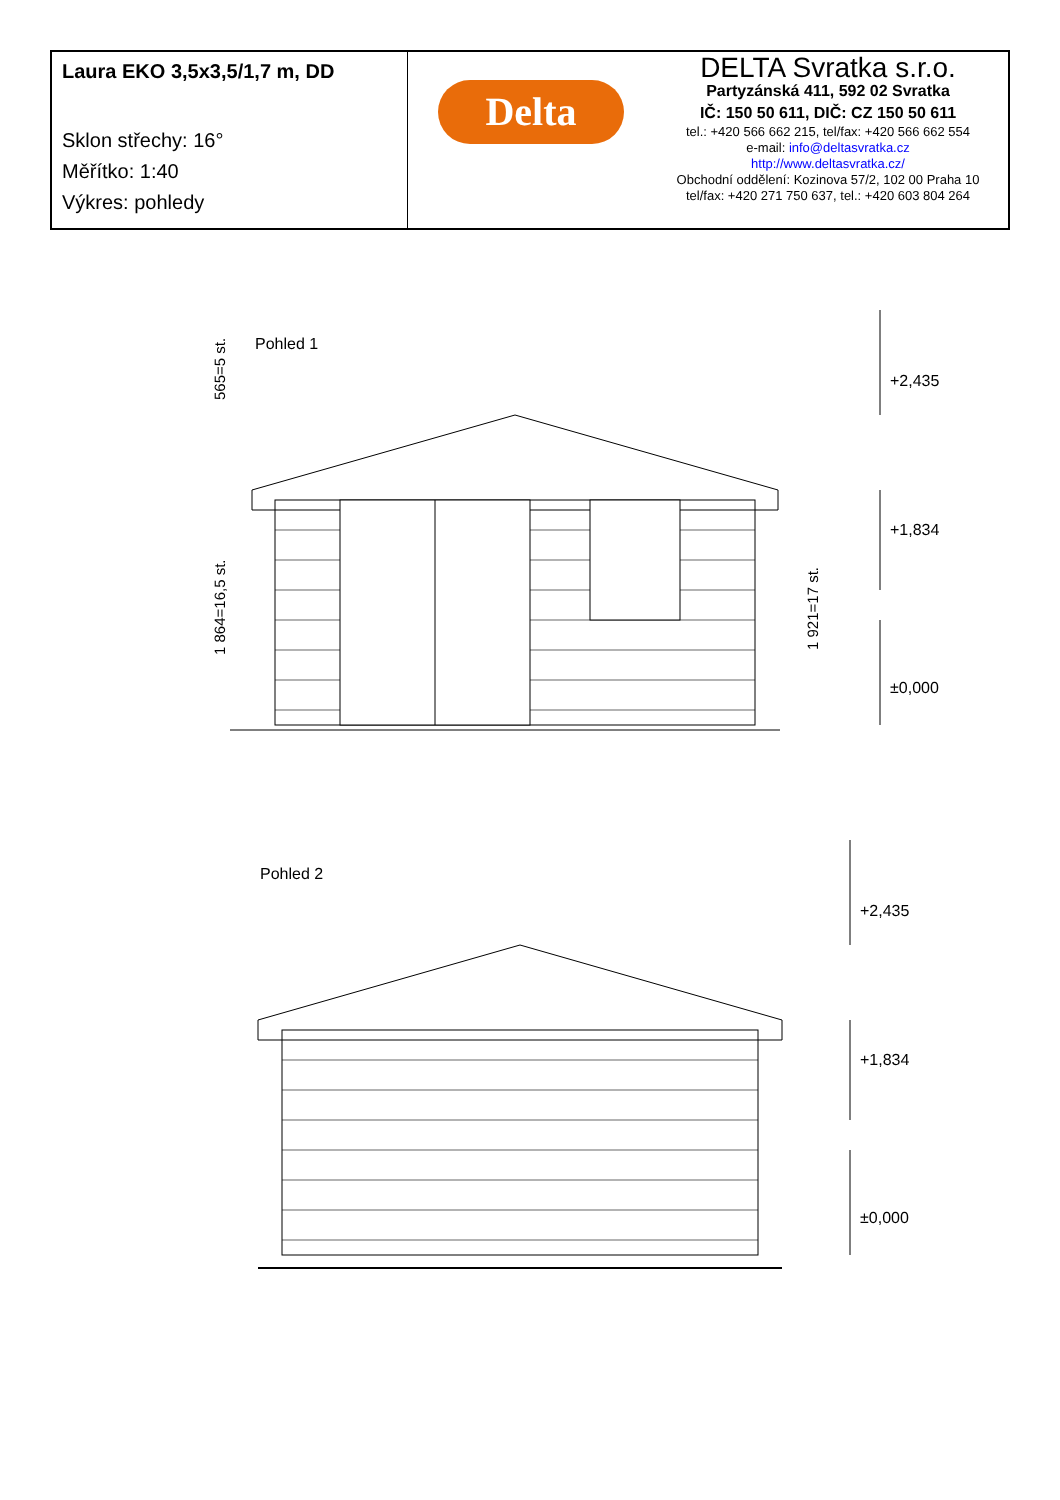| Laura EKO 3,5x3,5/1,7 m, DD Sklon střechy: 16° Měřítko: 1:40 Výkres: pohledy | Delta DELTA Svratka s.r.o. Partyzánská 411, 592 02 Svratka IČ: 150 50 611, DIČ: CZ 150 50 611 tel.: +420 566 662 215, tel/fax: +420 566 662 554 e-mail: info@deltasvratka.cz http://www.deltasvratka.cz/ Obchodní oddělení: Kozinova 57/2, 102 00 Praha 10 tel/fax: +420 271 750 637, tel.: +420 603 804 264 |
Pohled 1
565=5 st.
1 864=16,5 st.
1 921=17 st.
+2,435
+1,834
±0,000
Pohled 2
+2,435
+1,834
±0,000